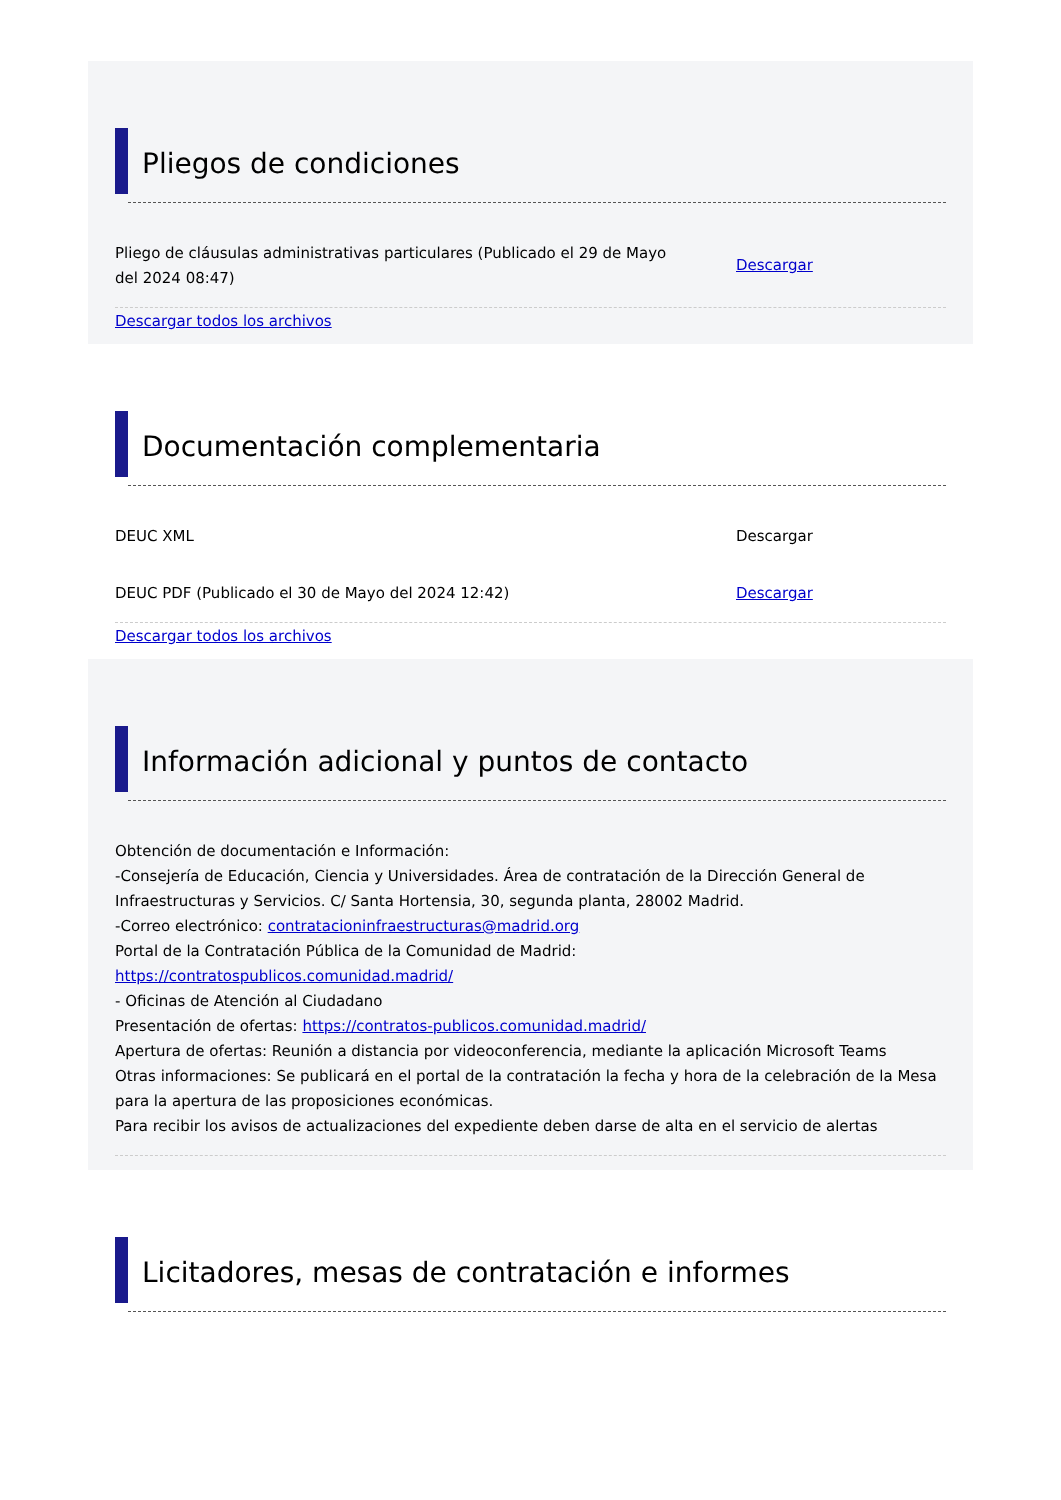Pliegos de condiciones
Pliego de cláusulas administrativas particulares (Publicado el 29 de Mayo del 2024 08:47)
Descargar
Descargar todos los archivos
Documentación complementaria
DEUC XML Descargar
DEUC PDF (Publicado el 30 de Mayo del 2024 12:42) Descargar
Descargar todos los archivos
Información adicional y puntos de contacto
Obtención de documentación e Información:
-Consejería de Educación, Ciencia y Universidades. Área de contratación de la Dirección General de Infraestructuras y Servicios. C/ Santa Hortensia, 30, segunda planta, 28002 Madrid.
-Correo electrónico: contratacioninfraestructuras@madrid.org
Portal de la Contratación Pública de la Comunidad de Madrid:
https://contratospublicos.comunidad.madrid/
- Oficinas de Atención al Ciudadano
Presentación de ofertas: https://contratos-publicos.comunidad.madrid/
Apertura de ofertas: Reunión a distancia por videoconferencia, mediante la aplicación Microsoft Teams
Otras informaciones: Se publicará en el portal de la contratación la fecha y hora de la celebración de la Mesa para la apertura de las proposiciones económicas.
Para recibir los avisos de actualizaciones del expediente deben darse de alta en el servicio de alertas
Licitadores, mesas de contratación e informes